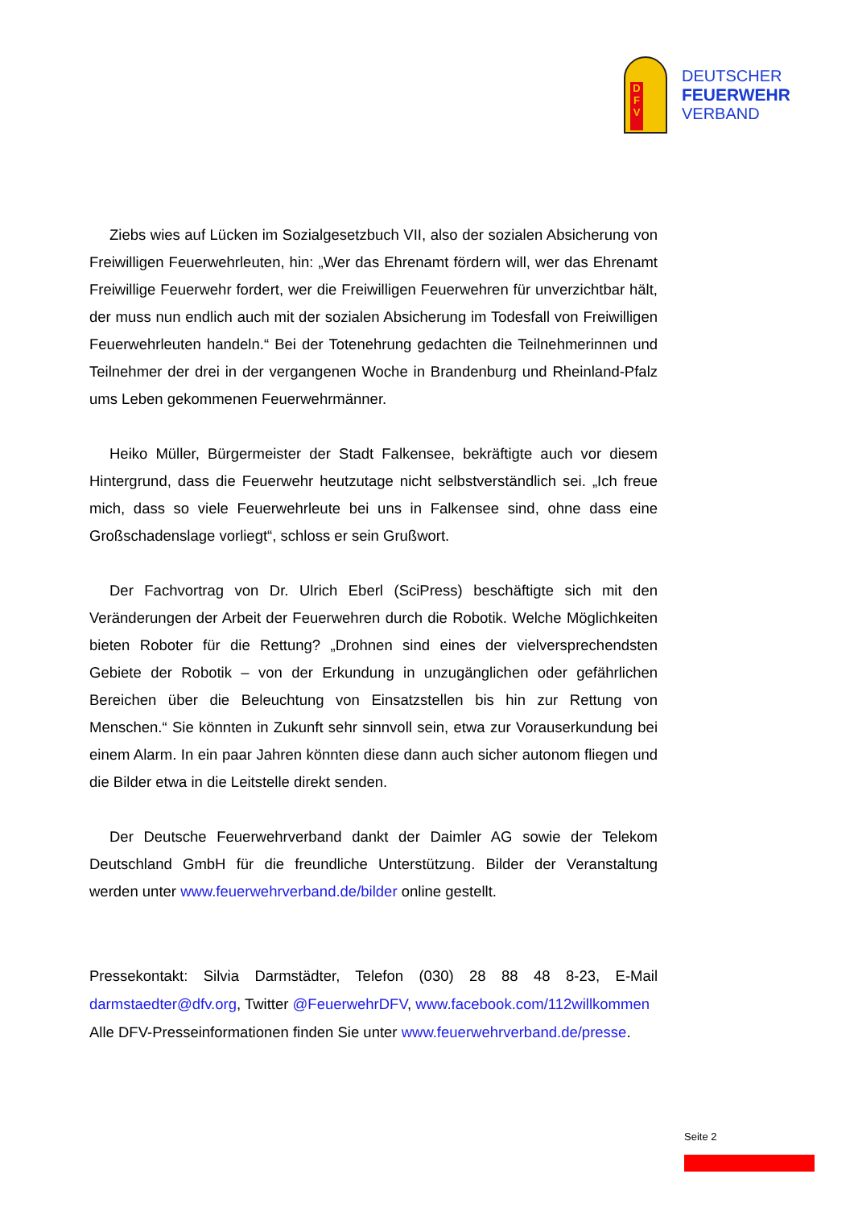D
F
V
DEUTSCHER
FEUERWEHR
VERBAND
Ziebs wies auf Lücken im Sozialgesetzbuch VII, also der sozialen Absicherung von Freiwilligen Feuerwehrleuten, hin: „Wer das Ehrenamt fördern will, wer das Ehrenamt Freiwillige Feuerwehr fordert, wer die Freiwilligen Feuerwehren für unverzichtbar hält, der muss nun endlich auch mit der sozialen Absicherung im Todesfall von Freiwilligen Feuerwehrleuten handeln.“ Bei der Totenehrung gedachten die Teilnehmerinnen und Teilnehmer der drei in der vergangenen Woche in Brandenburg und Rheinland-Pfalz ums Leben gekommenen Feuerwehrmänner.
Heiko Müller, Bürgermeister der Stadt Falkensee, bekräftigte auch vor diesem Hintergrund, dass die Feuerwehr heutzutage nicht selbstverständlich sei. „Ich freue mich, dass so viele Feuerwehrleute bei uns in Falkensee sind, ohne dass eine Großschadenslage vorliegt“, schloss er sein Grußwort.
Der Fachvortrag von Dr. Ulrich Eberl (SciPress) beschäftigte sich mit den Veränderungen der Arbeit der Feuerwehren durch die Robotik. Welche Möglichkeiten bieten Roboter für die Rettung? „Drohnen sind eines der vielversprechendsten Gebiete der Robotik – von der Erkundung in unzugänglichen oder gefährlichen Bereichen über die Beleuchtung von Einsatzstellen bis hin zur Rettung von Menschen.“ Sie könnten in Zukunft sehr sinnvoll sein, etwa zur Vorauserkundung bei einem Alarm. In ein paar Jahren könnten diese dann auch sicher autonom fliegen und die Bilder etwa in die Leitstelle direkt senden.
Der Deutsche Feuerwehrverband dankt der Daimler AG sowie der Telekom Deutschland GmbH für die freundliche Unterstützung. Bilder der Veranstaltung werden unter www.feuerwehrverband.de/bilder online gestellt.
Pressekontakt: Silvia Darmstädter, Telefon (030) 28 88 48 8-23, E-Mail darmstaedter@dfv.org, Twitter @FeuerwehrDFV, www.facebook.com/112willkommen
Alle DFV-Presseinformationen finden Sie unter www.feuerwehrverband.de/presse.
Seite 2